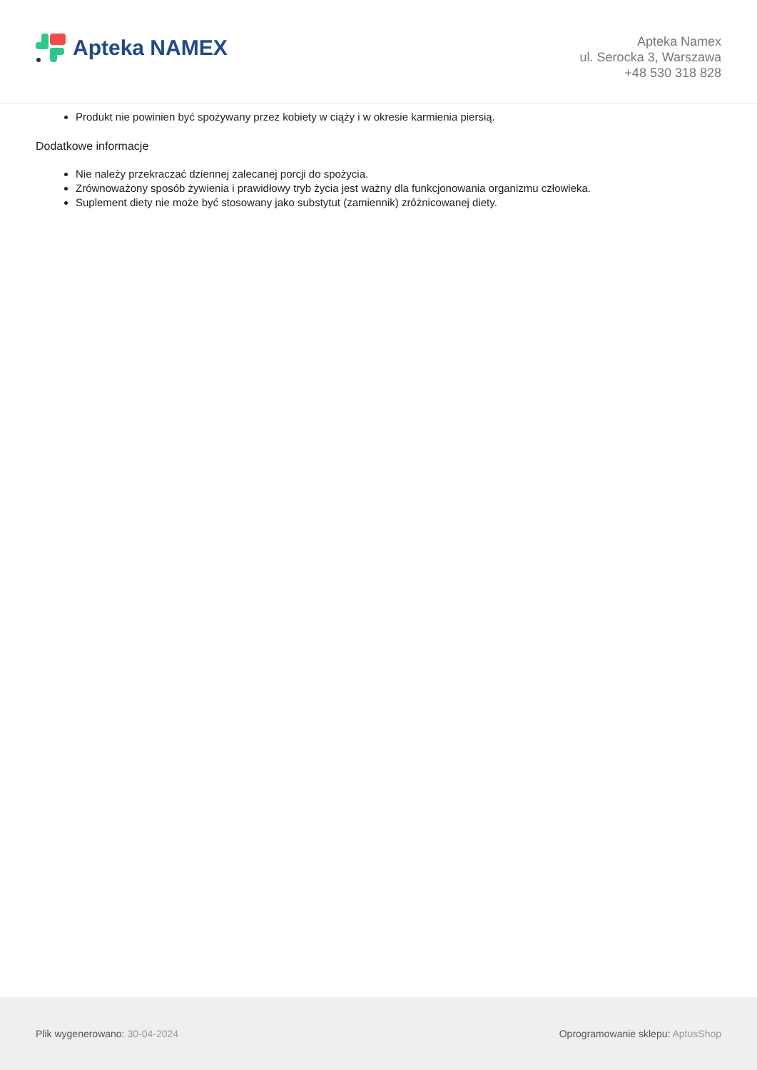Apteka NAMEX
Apteka Namex
ul. Serocka 3, Warszawa
+48 530 318 828
Produkt nie powinien być spożywany przez kobiety w ciąży i w okresie karmienia piersią.
Dodatkowe informacje
Nie należy przekraczać dziennej zalecanej porcji do spożycia.
Zrównoważony sposób żywienia i prawidłowy tryb życia jest ważny dla funkcjonowania organizmu człowieka.
Suplement diety nie może być stosowany jako substytut (zamiennik) zróżnicowanej diety.
Plik wygenerowano: 30-04-2024
Oprogramowanie sklepu: AptusShop